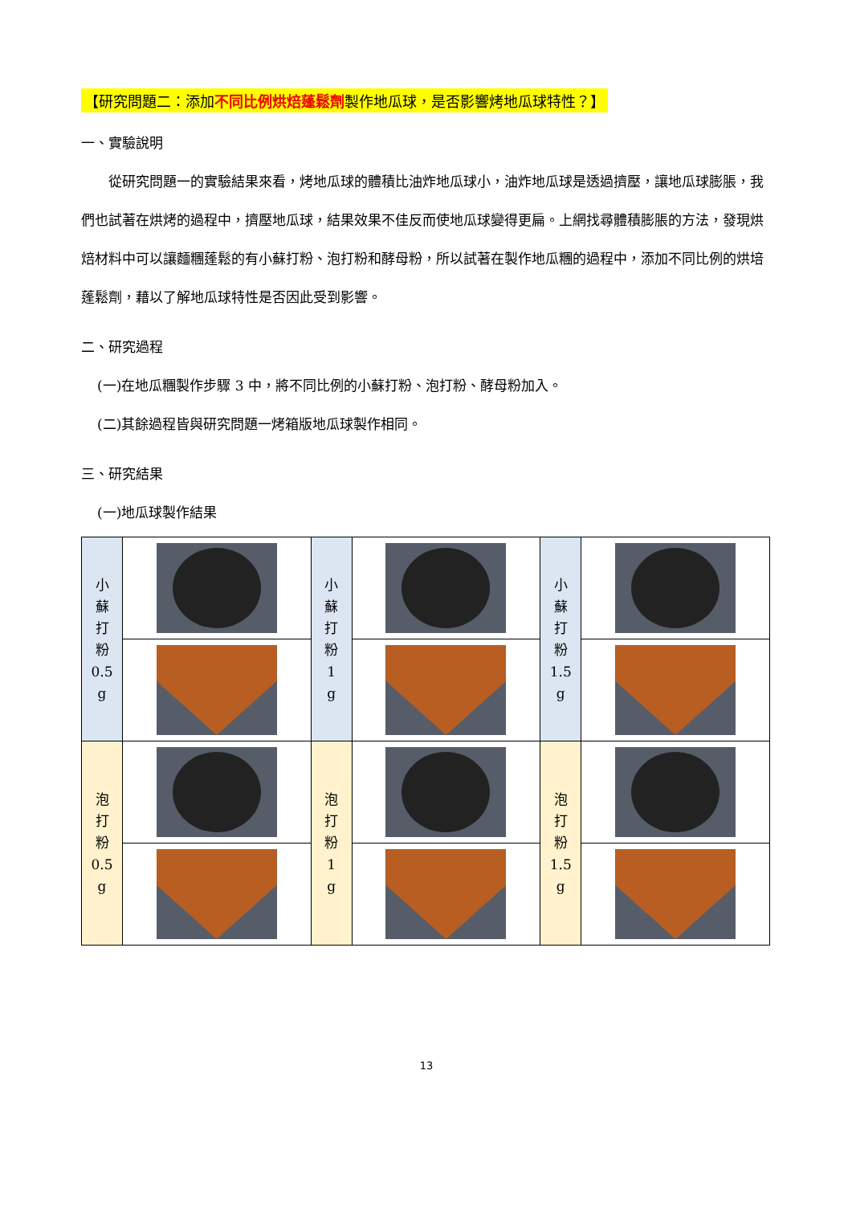【研究問題二：添加不同比例烘焙蓬鬆劑製作地瓜球，是否影響烤地瓜球特性？】
一、實驗說明
從研究問題一的實驗結果來看，烤地瓜球的體積比油炸地瓜球小，油炸地瓜球是透過擠壓，讓地瓜球膨脹，我們也試著在烘烤的過程中，擠壓地瓜球，結果效果不佳反而使地瓜球變得更扁。上網找尋體積膨脹的方法，發現烘焙材料中可以讓麵糰蓬鬆的有小蘇打粉、泡打粉和酵母粉，所以試著在製作地瓜糰的過程中，添加不同比例的烘培蓬鬆劑，藉以了解地瓜球特性是否因此受到影響。
二、研究過程
(一)在地瓜糰製作步驟 3 中，將不同比例的小蘇打粉、泡打粉、酵母粉加入。
(二)其餘過程皆與研究問題一烤箱版地瓜球製作相同。
三、研究結果
(一)地瓜球製作結果
| 小 蘇 打 粉 0.5 g | | 小 蘇 打 粉 1 g | | 小 蘇 打 粉 1.5 g | |
| 泡 打 粉 0.5 g | | 泡 打 粉 1 g | | 泡 打 粉 1.5 g | |
13